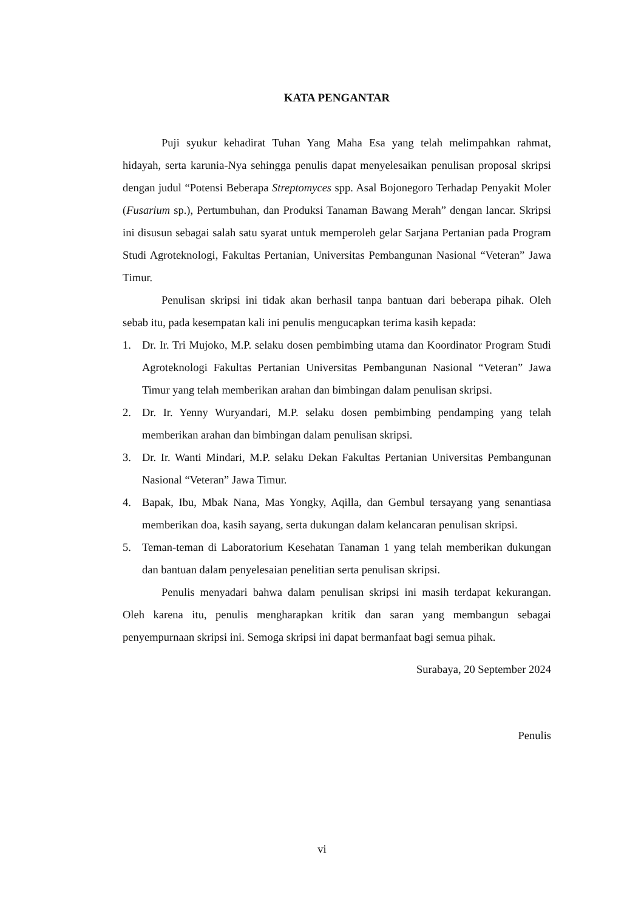KATA PENGANTAR
Puji syukur kehadirat Tuhan Yang Maha Esa yang telah melimpahkan rahmat, hidayah, serta karunia-Nya sehingga penulis dapat menyelesaikan penulisan proposal skripsi dengan judul “Potensi Beberapa Streptomyces spp. Asal Bojonegoro Terhadap Penyakit Moler (Fusarium sp.), Pertumbuhan, dan Produksi Tanaman Bawang Merah” dengan lancar. Skripsi ini disusun sebagai salah satu syarat untuk memperoleh gelar Sarjana Pertanian pada Program Studi Agroteknologi, Fakultas Pertanian, Universitas Pembangunan Nasional “Veteran” Jawa Timur.
Penulisan skripsi ini tidak akan berhasil tanpa bantuan dari beberapa pihak. Oleh sebab itu, pada kesempatan kali ini penulis mengucapkan terima kasih kepada:
1. Dr. Ir. Tri Mujoko, M.P. selaku dosen pembimbing utama dan Koordinator Program Studi Agroteknologi Fakultas Pertanian Universitas Pembangunan Nasional “Veteran” Jawa Timur yang telah memberikan arahan dan bimbingan dalam penulisan skripsi.
2. Dr. Ir. Yenny Wuryandari, M.P. selaku dosen pembimbing pendamping yang telah memberikan arahan dan bimbingan dalam penulisan skripsi.
3. Dr. Ir. Wanti Mindari, M.P. selaku Dekan Fakultas Pertanian Universitas Pembangunan Nasional “Veteran” Jawa Timur.
4. Bapak, Ibu, Mbak Nana, Mas Yongky, Aqilla, dan Gembul tersayang yang senantiasa memberikan doa, kasih sayang, serta dukungan dalam kelancaran penulisan skripsi.
5. Teman-teman di Laboratorium Kesehatan Tanaman 1 yang telah memberikan dukungan dan bantuan dalam penyelesaian penelitian serta penulisan skripsi.
Penulis menyadari bahwa dalam penulisan skripsi ini masih terdapat kekurangan. Oleh karena itu, penulis mengharapkan kritik dan saran yang membangun sebagai penyempurnaan skripsi ini. Semoga skripsi ini dapat bermanfaat bagi semua pihak.
Surabaya, 20 September 2024
Penulis
vi